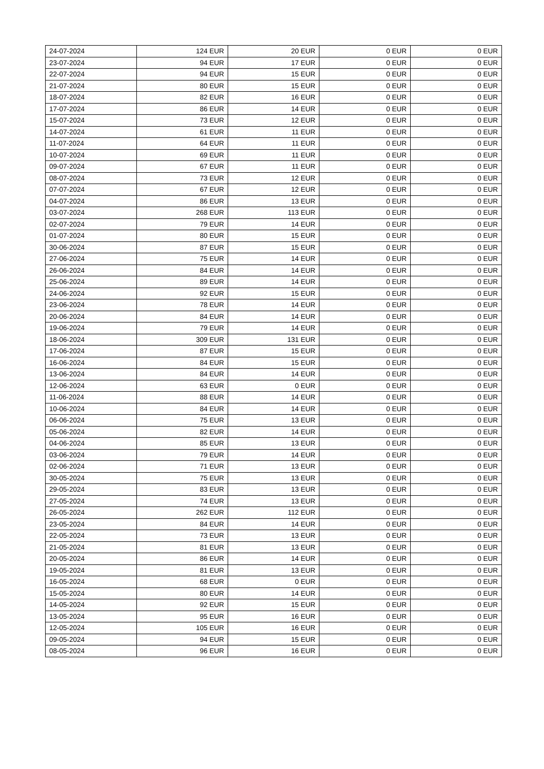| 24-07-2024 | 124 EUR | 20 EUR | 0 EUR | 0 EUR |
| 23-07-2024 | 94 EUR | 17 EUR | 0 EUR | 0 EUR |
| 22-07-2024 | 94 EUR | 15 EUR | 0 EUR | 0 EUR |
| 21-07-2024 | 80 EUR | 15 EUR | 0 EUR | 0 EUR |
| 18-07-2024 | 82 EUR | 16 EUR | 0 EUR | 0 EUR |
| 17-07-2024 | 86 EUR | 14 EUR | 0 EUR | 0 EUR |
| 15-07-2024 | 73 EUR | 12 EUR | 0 EUR | 0 EUR |
| 14-07-2024 | 61 EUR | 11 EUR | 0 EUR | 0 EUR |
| 11-07-2024 | 64 EUR | 11 EUR | 0 EUR | 0 EUR |
| 10-07-2024 | 69 EUR | 11 EUR | 0 EUR | 0 EUR |
| 09-07-2024 | 67 EUR | 11 EUR | 0 EUR | 0 EUR |
| 08-07-2024 | 73 EUR | 12 EUR | 0 EUR | 0 EUR |
| 07-07-2024 | 67 EUR | 12 EUR | 0 EUR | 0 EUR |
| 04-07-2024 | 86 EUR | 13 EUR | 0 EUR | 0 EUR |
| 03-07-2024 | 268 EUR | 113 EUR | 0 EUR | 0 EUR |
| 02-07-2024 | 79 EUR | 14 EUR | 0 EUR | 0 EUR |
| 01-07-2024 | 80 EUR | 15 EUR | 0 EUR | 0 EUR |
| 30-06-2024 | 87 EUR | 15 EUR | 0 EUR | 0 EUR |
| 27-06-2024 | 75 EUR | 14 EUR | 0 EUR | 0 EUR |
| 26-06-2024 | 84 EUR | 14 EUR | 0 EUR | 0 EUR |
| 25-06-2024 | 89 EUR | 14 EUR | 0 EUR | 0 EUR |
| 24-06-2024 | 92 EUR | 15 EUR | 0 EUR | 0 EUR |
| 23-06-2024 | 78 EUR | 14 EUR | 0 EUR | 0 EUR |
| 20-06-2024 | 84 EUR | 14 EUR | 0 EUR | 0 EUR |
| 19-06-2024 | 79 EUR | 14 EUR | 0 EUR | 0 EUR |
| 18-06-2024 | 309 EUR | 131 EUR | 0 EUR | 0 EUR |
| 17-06-2024 | 87 EUR | 15 EUR | 0 EUR | 0 EUR |
| 16-06-2024 | 84 EUR | 15 EUR | 0 EUR | 0 EUR |
| 13-06-2024 | 84 EUR | 14 EUR | 0 EUR | 0 EUR |
| 12-06-2024 | 63 EUR | 0 EUR | 0 EUR | 0 EUR |
| 11-06-2024 | 88 EUR | 14 EUR | 0 EUR | 0 EUR |
| 10-06-2024 | 84 EUR | 14 EUR | 0 EUR | 0 EUR |
| 06-06-2024 | 75 EUR | 13 EUR | 0 EUR | 0 EUR |
| 05-06-2024 | 82 EUR | 14 EUR | 0 EUR | 0 EUR |
| 04-06-2024 | 85 EUR | 13 EUR | 0 EUR | 0 EUR |
| 03-06-2024 | 79 EUR | 14 EUR | 0 EUR | 0 EUR |
| 02-06-2024 | 71 EUR | 13 EUR | 0 EUR | 0 EUR |
| 30-05-2024 | 75 EUR | 13 EUR | 0 EUR | 0 EUR |
| 29-05-2024 | 83 EUR | 13 EUR | 0 EUR | 0 EUR |
| 27-05-2024 | 74 EUR | 13 EUR | 0 EUR | 0 EUR |
| 26-05-2024 | 262 EUR | 112 EUR | 0 EUR | 0 EUR |
| 23-05-2024 | 84 EUR | 14 EUR | 0 EUR | 0 EUR |
| 22-05-2024 | 73 EUR | 13 EUR | 0 EUR | 0 EUR |
| 21-05-2024 | 81 EUR | 13 EUR | 0 EUR | 0 EUR |
| 20-05-2024 | 86 EUR | 14 EUR | 0 EUR | 0 EUR |
| 19-05-2024 | 81 EUR | 13 EUR | 0 EUR | 0 EUR |
| 16-05-2024 | 68 EUR | 0 EUR | 0 EUR | 0 EUR |
| 15-05-2024 | 80 EUR | 14 EUR | 0 EUR | 0 EUR |
| 14-05-2024 | 92 EUR | 15 EUR | 0 EUR | 0 EUR |
| 13-05-2024 | 95 EUR | 16 EUR | 0 EUR | 0 EUR |
| 12-05-2024 | 105 EUR | 16 EUR | 0 EUR | 0 EUR |
| 09-05-2024 | 94 EUR | 15 EUR | 0 EUR | 0 EUR |
| 08-05-2024 | 96 EUR | 16 EUR | 0 EUR | 0 EUR |